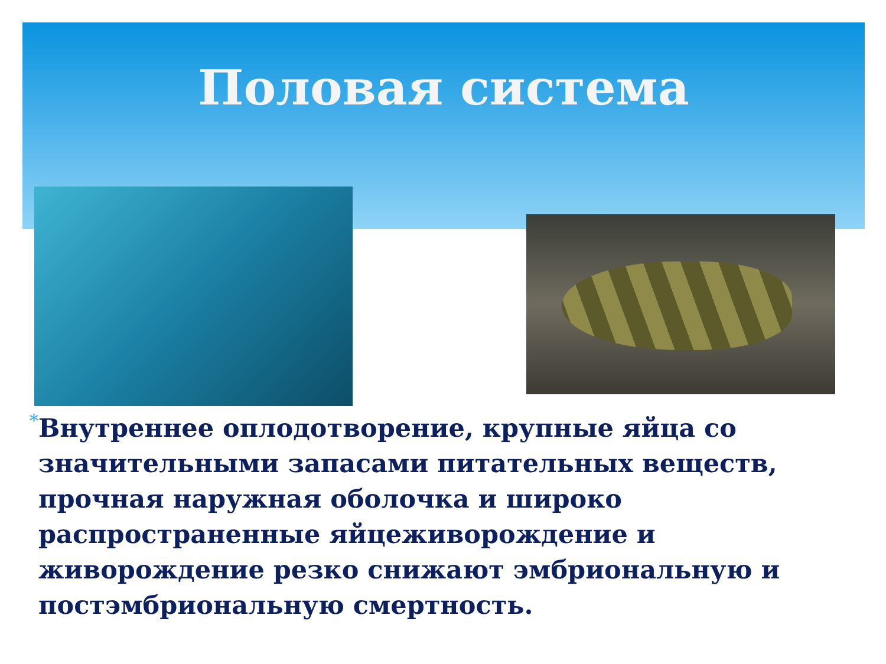Половая система
*
Внутреннее оплодотворение, крупные яйца со значительными запасами питательных веществ, прочная наружная оболочка и широко распространенные яйцеживорождение и живорождение резко снижают эмбриональную и постэмбриональную смертность.